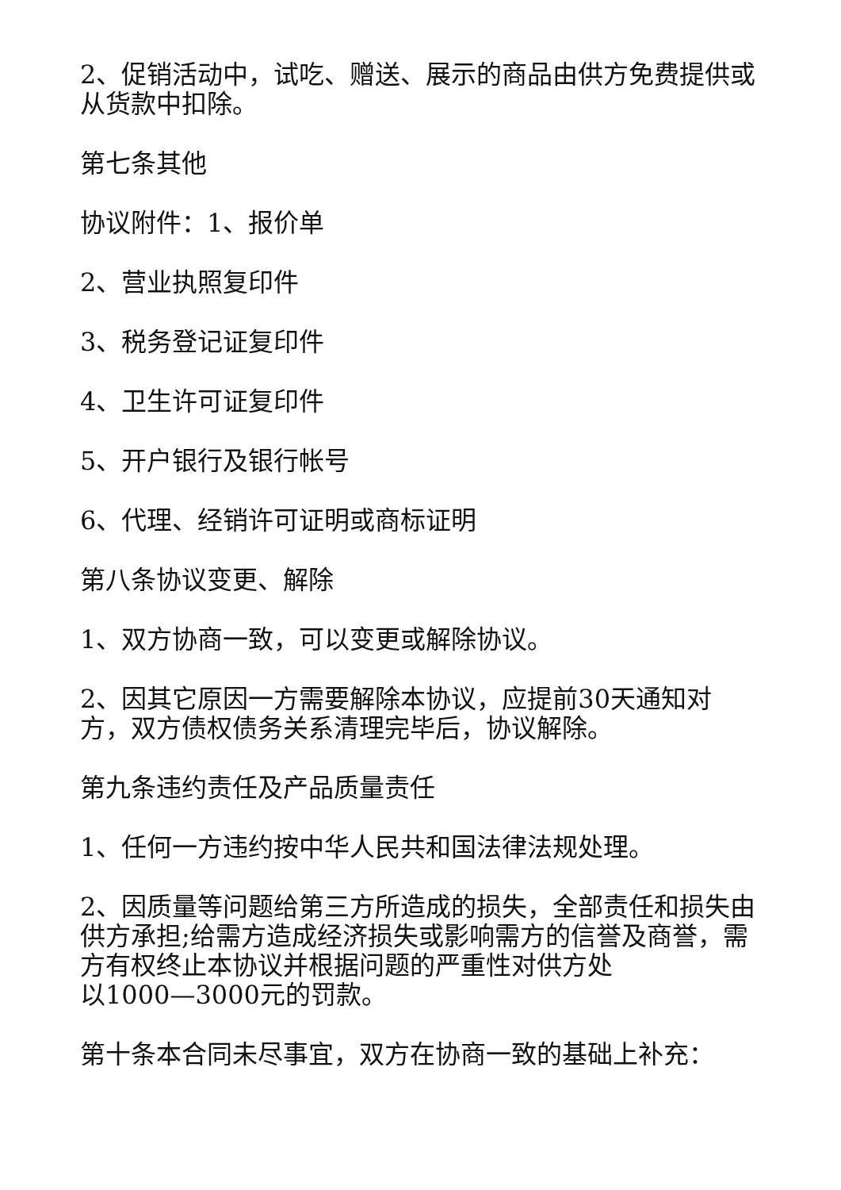2、促销活动中，试吃、赠送、展示的商品由供方免费提供或从货款中扣除。
第七条其他
协议附件：1、报价单
2、营业执照复印件
3、税务登记证复印件
4、卫生许可证复印件
5、开户银行及银行帐号
6、代理、经销许可证明或商标证明
第八条协议变更、解除
1、双方协商一致，可以变更或解除协议。
2、因其它原因一方需要解除本协议，应提前30天通知对方，双方债权债务关系清理完毕后，协议解除。
第九条违约责任及产品质量责任
1、任何一方违约按中华人民共和国法律法规处理。
2、因质量等问题给第三方所造成的损失，全部责任和损失由供方承担;给需方造成经济损失或影响需方的信誉及商誉，需方有权终止本协议并根据问题的严重性对供方处
以1000—3000元的罚款。
第十条本合同未尽事宜，双方在协商一致的基础上补充：